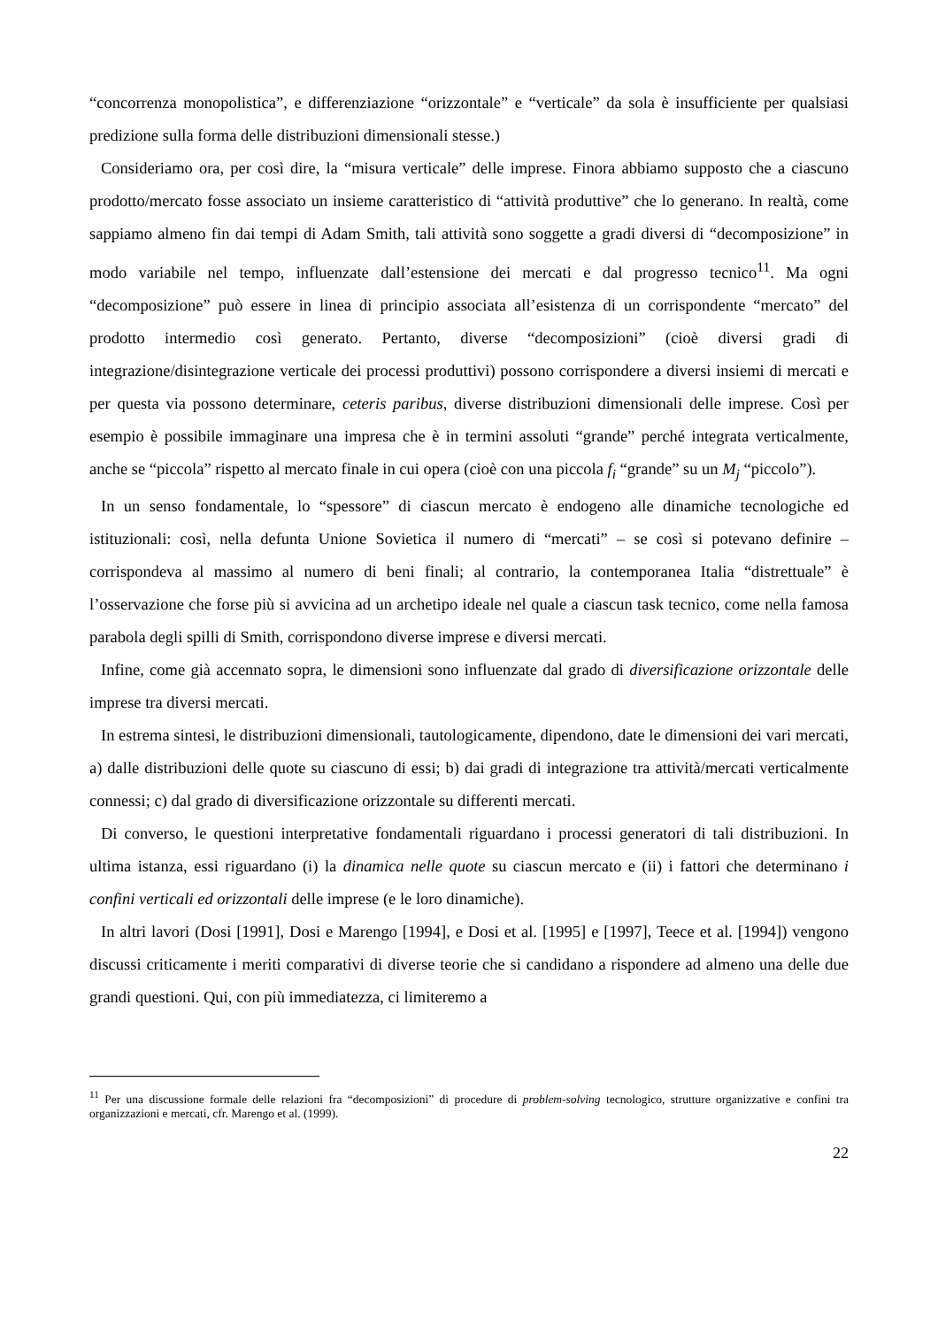“concorrenza monopolistica”, e differenziazione “orizzontale” e “verticale” da sola è insufficiente per qualsiasi predizione sulla forma delle distribuzioni dimensionali stesse.)
Consideriamo ora, per così dire, la “misura verticale” delle imprese. Finora abbiamo supposto che a ciascuno prodotto/mercato fosse associato un insieme caratteristico di “attività produttive” che lo generano. In realtà, come sappiamo almeno fin dai tempi di Adam Smith, tali attività sono soggette a gradi diversi di “decomposizione” in modo variabile nel tempo, influenzate dall’estensione dei mercati e dal progresso tecnico<sup>11</sup>. Ma ogni “decomposizione” può essere in linea di principio associata all’esistenza di un corrispondente “mercato” del prodotto intermedio così generato. Pertanto, diverse “decomposizioni” (cioè diversi gradi di integrazione/disintegrazione verticale dei processi produttivi) possono corrispondere a diversi insiemi di mercati e per questa via possono determinare, ceteris paribus, diverse distribuzioni dimensionali delle imprese. Così per esempio è possibile immaginare una impresa che è in termini assoluti “grande” perché integrata verticalmente, anche se “piccola” rispetto al mercato finale in cui opera (cioè con una piccola f<sub>i</sub> “grande” su un M<sub>j</sub> “piccolo”).
In un senso fondamentale, lo “spessore” di ciascun mercato è endogeno alle dinamiche tecnologiche ed istituzionali: così, nella defunta Unione Sovietica il numero di “mercati” – se così si potevano definire – corrispondeva al massimo al numero di beni finali; al contrario, la contemporanea Italia “distrettuale” è l’osservazione che forse più si avvicina ad un archetipo ideale nel quale a ciascun task tecnico, come nella famosa parabola degli spilli di Smith, corrispondono diverse imprese e diversi mercati.
Infine, come già accennato sopra, le dimensioni sono influenzate dal grado di diversificazione orizzontale delle imprese tra diversi mercati.
In estrema sintesi, le distribuzioni dimensionali, tautologicamente, dipendono, date le dimensioni dei vari mercati, a) dalle distribuzioni delle quote su ciascuno di essi; b) dai gradi di integrazione tra attività/mercati verticalmente connessi; c) dal grado di diversificazione orizzontale su differenti mercati.
Di converso, le questioni interpretative fondamentali riguardano i processi generatori di tali distribuzioni. In ultima istanza, essi riguardano (i) la dinamica nelle quote su ciascun mercato e (ii) i fattori che determinano i confini verticali ed orizzontali delle imprese (e le loro dinamiche).
In altri lavori (Dosi [1991], Dosi e Marengo [1994], e Dosi et al. [1995] e [1997], Teece et al. [1994]) vengono discussi criticamente i meriti comparativi di diverse teorie che si candidano a rispondere ad almeno una delle due grandi questioni. Qui, con più immediatezza, ci limiteremo a
<sup>11</sup> Per una discussione formale delle relazioni fra “decomposizioni” di procedure di problem-solving tecnologico, strutture organizzative e confini tra organizzazioni e mercati, cfr. Marengo et al. (1999).
22